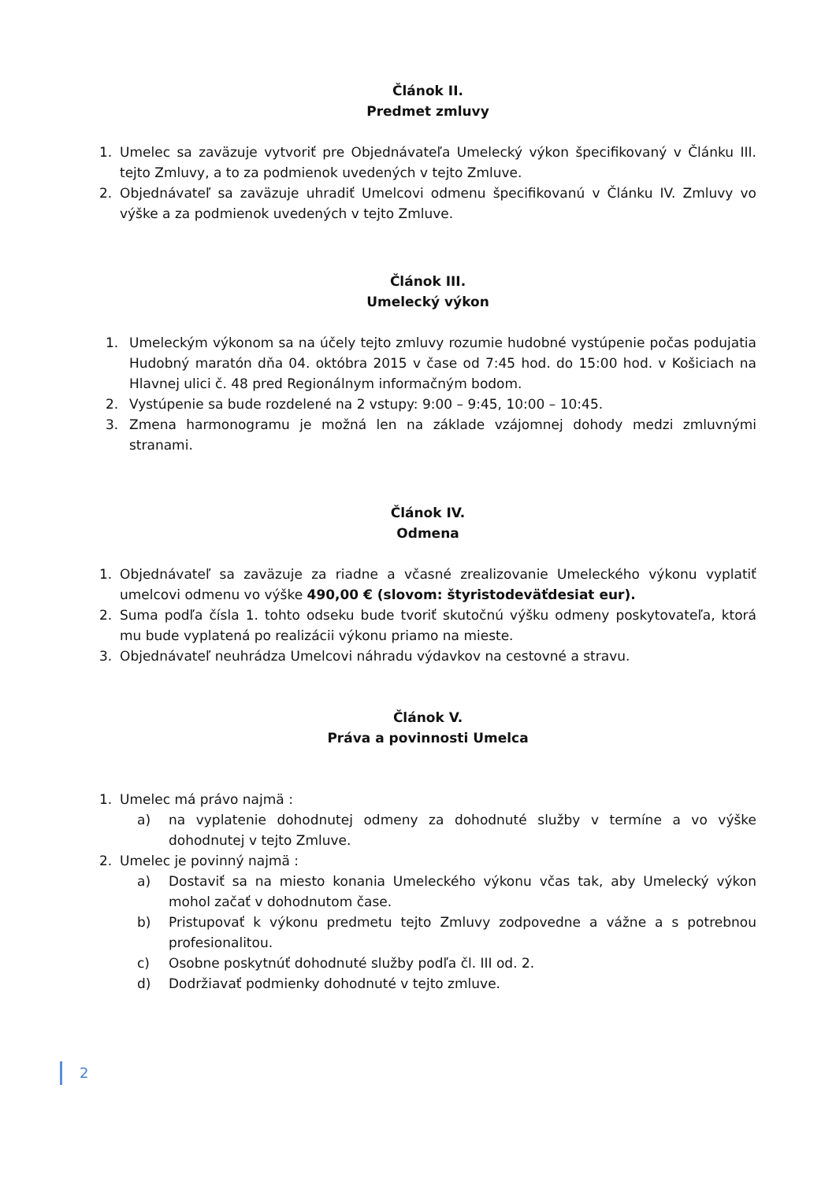Článok II.
Predmet zmluvy
1. Umelec sa zaväzuje vytvoriť pre Objednávateľa Umelecký výkon špecifikovaný v Článku III. tejto Zmluvy, a to za podmienok uvedených v tejto Zmluve.
2. Objednávateľ sa zaväzuje uhradiť Umelcovi odmenu špecifikovanú v Článku IV. Zmluvy vo výške a za podmienok uvedených v tejto Zmluve.
Článok III.
Umelecký výkon
1. Umeleckým výkonom sa na účely tejto zmluvy rozumie hudobné vystúpenie počas podujatia Hudobný maratón dňa 04. októbra 2015 v čase od 7:45 hod. do 15:00 hod. v Košiciach na Hlavnej ulici č. 48 pred Regionálnym informačným bodom.
2. Vystúpenie sa bude rozdelené na 2 vstupy: 9:00 – 9:45, 10:00 – 10:45.
3. Zmena harmonogramu je možná len na základe vzájomnej dohody medzi zmluvnými stranami.
Článok IV.
Odmena
1. Objednávateľ sa zaväzuje za riadne a včasné zrealizovanie Umeleckého výkonu vyplatiť umelcovi odmenu vo výške 490,00 € (slovom: štyristodeväťdesiat eur).
2. Suma podľa čísla 1. tohto odseku bude tvoriť skutočnú výšku odmeny poskytovateľa, ktorá mu bude vyplatená po realizácii výkonu priamo na mieste.
3. Objednávateľ neuhrádza Umelcovi náhradu výdavkov na cestovné a stravu.
Článok V.
Práva a povinnosti Umelca
1. Umelec má právo najmä :
a) na vyplatenie dohodnutej odmeny za dohodnuté služby v termíne a vo výške dohodnutej v tejto Zmluve.
2. Umelec je povinný najmä :
a) Dostaviť sa na miesto konania Umeleckého výkonu včas tak, aby Umelecký výkon mohol začať v dohodnutom čase.
b) Pristupovať k výkonu predmetu tejto Zmluvy zodpovedne a vážne a s potrebnou profesionalitou.
c) Osobne poskytnúť dohodnuté služby podľa čl. III od. 2.
d) Dodržiavať podmienky dohodnuté v tejto zmluve.
2